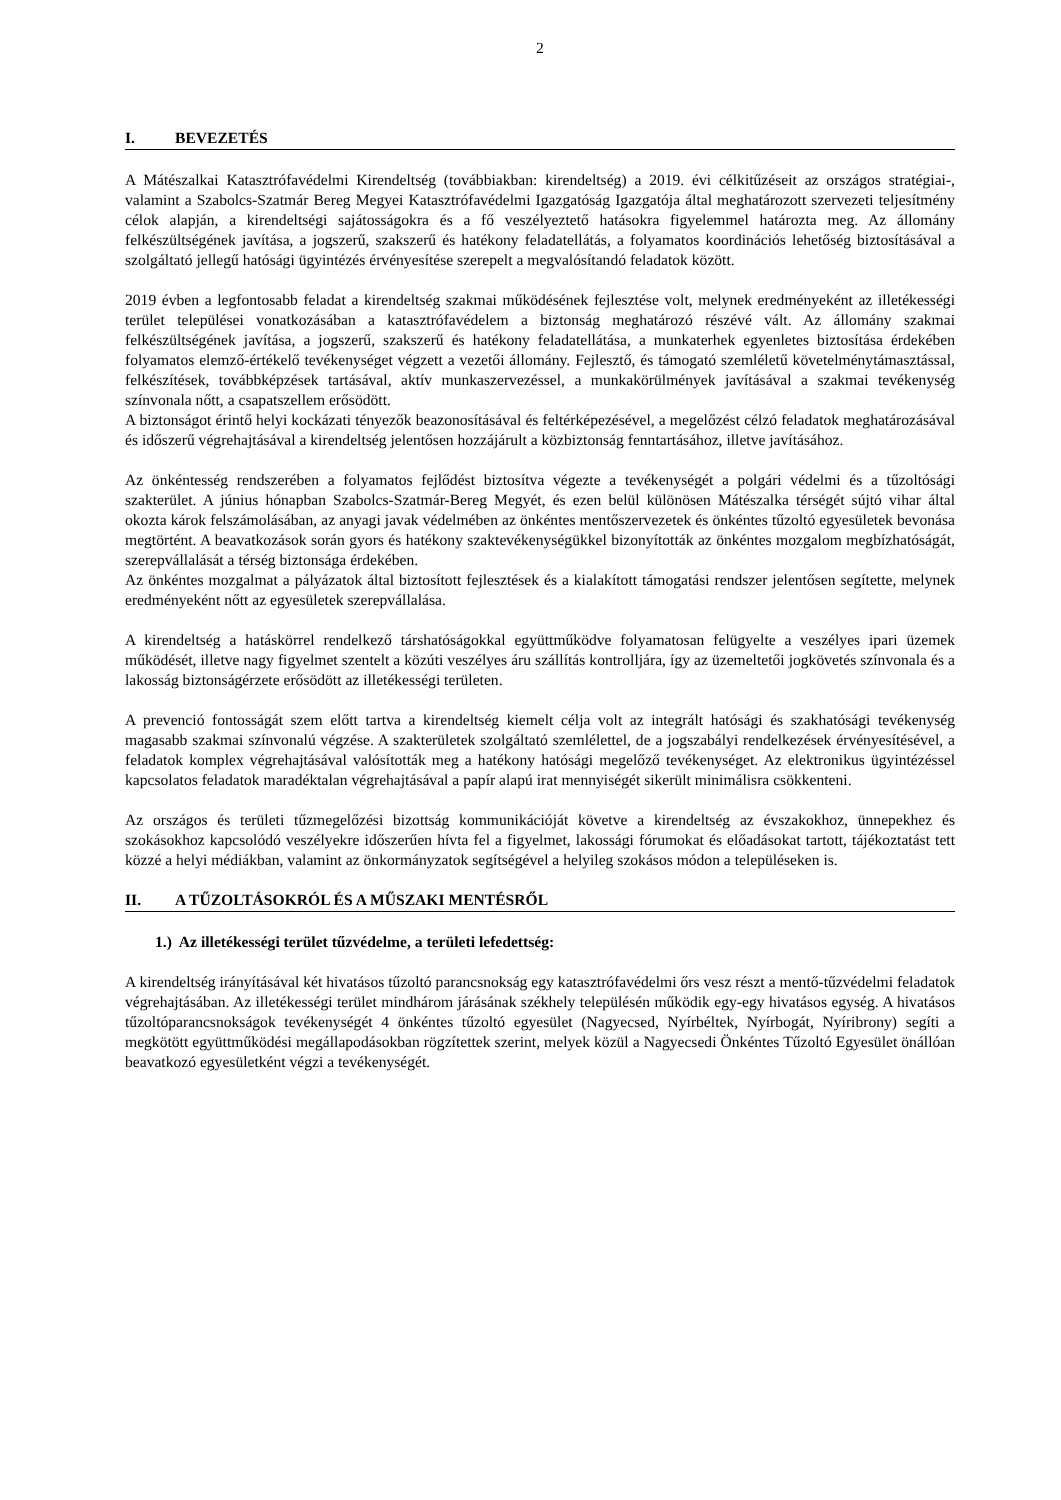2
I. BEVEZETÉS
A Mátészalkai Katasztrófavédelmi Kirendeltség (továbbiakban: kirendeltség) a 2019. évi célkitűzéseit az országos stratégiai-, valamint a Szabolcs-Szatmár Bereg Megyei Katasztrófavédelmi Igazgatóság Igazgatója által meghatározott szervezeti teljesítmény célok alapján, a kirendeltségi sajátosságokra és a fő veszélyeztető hatásokra figyelemmel határozta meg. Az állomány felkészültségének javítása, a jogszerű, szakszerű és hatékony feladatellátás, a folyamatos koordinációs lehetőség biztosításával a szolgáltató jellegű hatósági ügyintézés érvényesítése szerepelt a megvalósítandó feladatok között.
2019 évben a legfontosabb feladat a kirendeltség szakmai működésének fejlesztése volt, melynek eredményeként az illetékességi terület települései vonatkozásában a katasztrófavédelem a biztonság meghatározó részévé vált. Az állomány szakmai felkészültségének javítása, a jogszerű, szakszerű és hatékony feladatellátása, a munkaterhek egyenletes biztosítása érdekében folyamatos elemző-értékelő tevékenységet végzett a vezetői állomány. Fejlesztő, és támogató szemléletű követelménytámasztással, felkészítések, továbbképzések tartásával, aktív munkaszervezéssel, a munkakörülmények javításával a szakmai tevékenység színvonala nőtt, a csapatszellem erősödött.
A biztonságot érintő helyi kockázati tényezők beazonosításával és feltérképezésével, a megelőzést célzó feladatok meghatározásával és időszerű végrehajtásával a kirendeltség jelentősen hozzájárult a közbiztonság fenntartásához, illetve javításához.
Az önkéntesség rendszerében a folyamatos fejlődést biztosítva végezte a tevékenységét a polgári védelmi és a tűzoltósági szakterület. A június hónapban Szabolcs-Szatmár-Bereg Megyét, és ezen belül különösen Mátészalka térségét sújtó vihar által okozta károk felszámolásában, az anyagi javak védelmében az önkéntes mentőszervezetek és önkéntes tűzoltó egyesületek bevonása megtörtént. A beavatkozások során gyors és hatékony szaktevékenységükkel bizonyították az önkéntes mozgalom megbízhatóságát, szerepvállalását a térség biztonsága érdekében.
Az önkéntes mozgalmat a pályázatok által biztosított fejlesztések és a kialakított támogatási rendszer jelentősen segítette, melynek eredményeként nőtt az egyesületek szerepvállalása.
A kirendeltség a hatáskörrel rendelkező társhatóságokkal együttműködve folyamatosan felügyelte a veszélyes ipari üzemek működését, illetve nagy figyelmet szentelt a közúti veszélyes áru szállítás kontrolljára, így az üzemeltetői jogkövetés színvonala és a lakosság biztonságérzete erősödött az illetékességi területen.
A prevenció fontosságát szem előtt tartva a kirendeltség kiemelt célja volt az integrált hatósági és szakhatósági tevékenység magasabb szakmai színvonalú végzése. A szakterületek szolgáltató szemlélettel, de a jogszabályi rendelkezések érvényesítésével, a feladatok komplex végrehajtásával valósították meg a hatékony hatósági megelőző tevékenységet. Az elektronikus ügyintézéssel kapcsolatos feladatok maradéktalan végrehajtásával a papír alapú irat mennyiségét sikerült minimálisra csökkenteni.
Az országos és területi tűzmegelőzési bizottság kommunikációját követve a kirendeltség az évszakokhoz, ünnepekhez és szokásokhoz kapcsolódó veszélyekre időszerűen hívta fel a figyelmet, lakossági fórumokat és előadásokat tartott, tájékoztatást tett közzé a helyi médiákban, valamint az önkormányzatok segítségével a helyileg szokásos módon a településeken is.
II. A TŰZOLTÁSOKRÓL ÉS A MŰSZAKI MENTÉSRŐL
1.) Az illetékességi terület tűzvédelme, a területi lefedettség:
A kirendeltség irányításával két hivatásos tűzoltó parancsnokság egy katasztrófavédelmi őrs vesz részt a mentő-tűzvédelmi feladatok végrehajtásában. Az illetékességi terület mindhárom járásának székhely településén működik egy-egy hivatásos egység. A hivatásos tűzoltóparancsnokságok tevékenységét 4 önkéntes tűzoltó egyesület (Nagyecsed, Nyírbéltek, Nyírbogát, Nyíribrony) segíti a megkötött együttműködési megállapodásokban rögzítettek szerint, melyek közül a Nagyecsedi Önkéntes Tűzoltó Egyesület önállóan beavatkozó egyesületként végzi a tevékenységét.